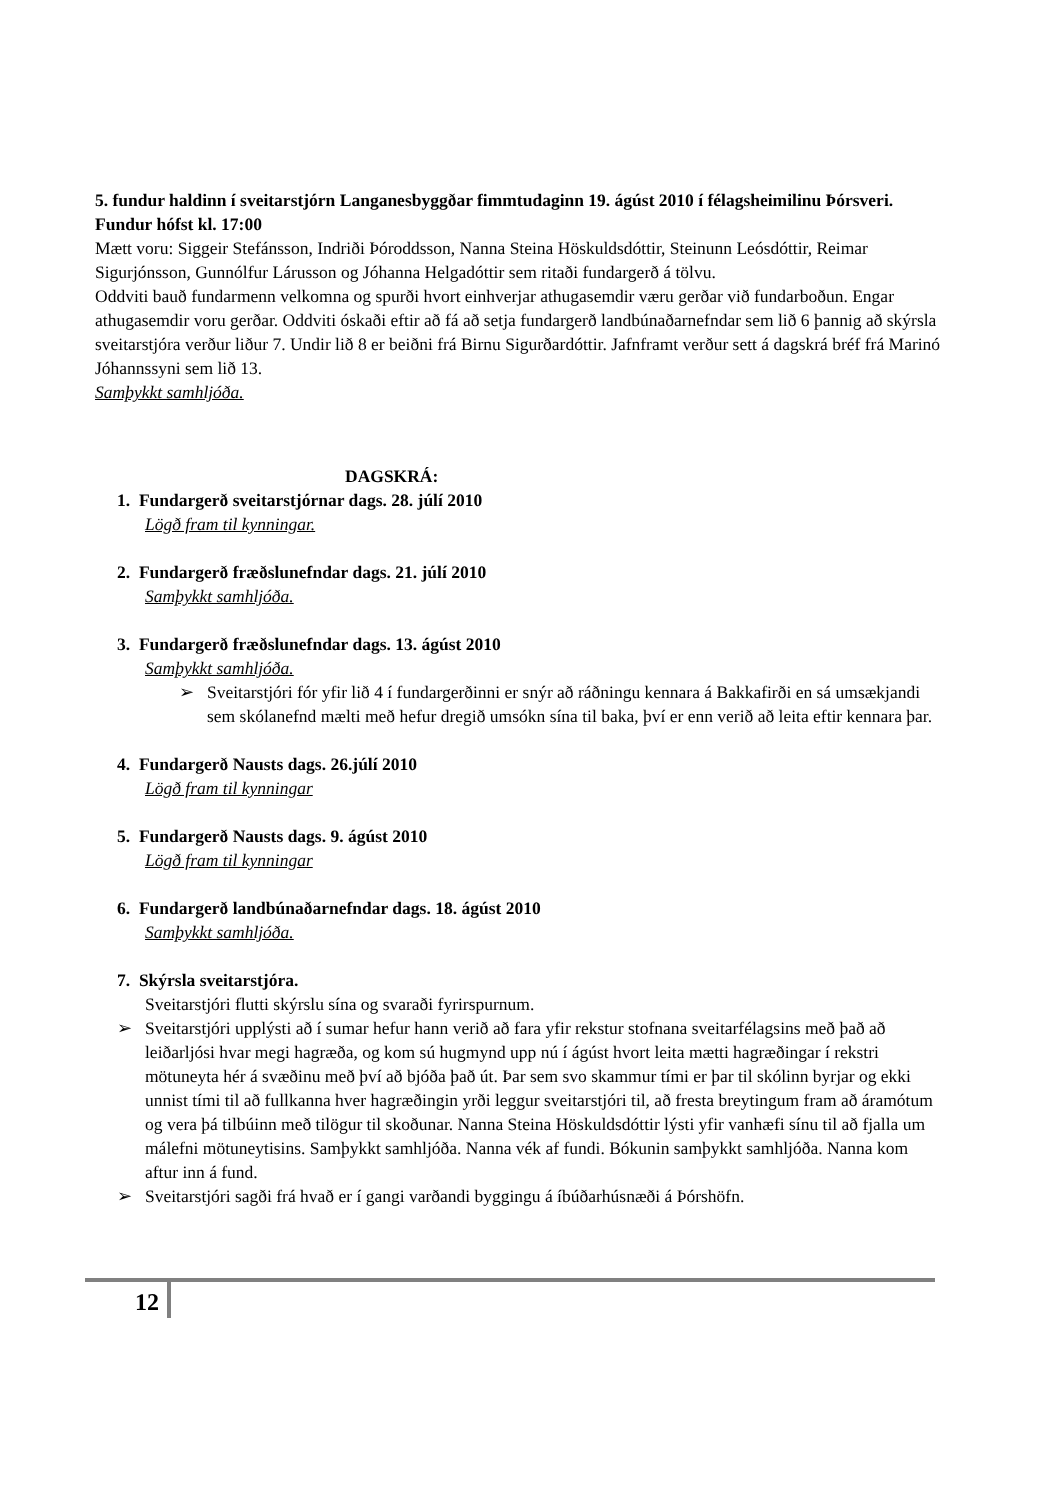5. fundur haldinn í sveitarstjórn Langanesbyggðar fimmtudaginn 19. ágúst 2010 í félagsheimilinu Þórsveri. Fundur hófst kl. 17:00
Mætt voru: Siggeir Stefánsson, Indriði Þóroddsson, Nanna Steina Höskuldsdóttir, Steinunn Leósdóttir, Reimar Sigurjónsson, Gunnólfur Lárusson og Jóhanna Helgadóttir sem ritaði fundargerð á tölvu.
Oddviti bauð fundarmenn velkomna og spurði hvort einhverjar athugasemdir væru gerðar við fundarboðun. Engar athugasemdir voru gerðar. Oddviti óskaði eftir að fá að setja fundargerð landbúnaðarnefndar sem lið 6 þannig að skýrsla sveitarstjóra verður liður 7. Undir lið 8 er beiðni frá Birnu Sigurðardóttir. Jafnframt verður sett á dagskrá bréf frá Marinó Jóhannssyni sem lið 13.
Samþykkt samhljóða.
DAGSKRÁ:
1. Fundargerð sveitarstjórnar dags. 28. júlí 2010
Lögð fram til kynningar.
2. Fundargerð fræðslunefndar dags. 21. júlí 2010
Samþykkt samhljóða.
3. Fundargerð fræðslunefndar dags. 13. ágúst 2010
Samþykkt samhljóða.
➢ Sveitarstjóri fór yfir lið 4 í fundargerðinni er snýr að ráðningu kennara á Bakkafirði en sá umsækjandi sem skólanefnd mælti með hefur dregið umsókn sína til baka, því er enn verið að leita eftir kennara þar.
4. Fundargerð Nausts dags. 26.júlí 2010
Lögð fram til kynningar
5. Fundargerð Nausts dags. 9. ágúst 2010
Lögð fram til kynningar
6. Fundargerð landbúnaðarnefndar dags. 18. ágúst 2010
Samþykkt samhljóða.
7. Skýrsla sveitarstjóra.
Sveitarstjóri flutti skýrslu sína og svaraði fyrirspurnum.
➢ Sveitarstjóri upplýsti að í sumar hefur hann verið að fara yfir rekstur stofnana sveitarfélagsins með það að leiðarljósi hvar megi hagræða, og kom sú hugmynd upp nú í ágúst hvort leita mætti hagræðingar í rekstri mötuneyta hér á svæðinu með því að bjóða það út. Þar sem svo skammur tími er þar til skólinn byrjar og ekki unnist tími til að fullkanna hver hagræðingin yrði leggur sveitarstjóri til, að fresta breytingum fram að áramótum og vera þá tilbúinn með tilögur til skoðunar. Nanna Steina Höskuldsdóttir lýsti yfir vanhæfi sínu til að fjalla um málefni mötuneytisins. Samþykkt samhljóða. Nanna vék af fundi. Bókunin samþykkt samhljóða. Nanna kom aftur inn á fund.
➢ Sveitarstjóri sagði frá hvað er í gangi varðandi byggingu á íbúðarhúsnæði á Þórshöfn.
12